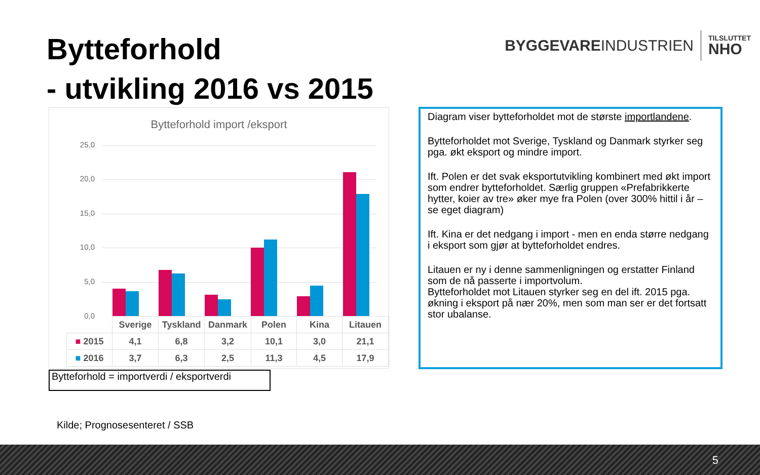Bytteforhold
- utvikling 2016 vs 2015
BYGGEVAREINDUSTRIEN TILSLUTTET
NHO
Bytteforhold import /eksport
25,0
20,0
15,0
10,0
5,0
0,0
| | Sverige | Tyskland | Danmark | Polen | Kina | Litauen |
| --- | --- | --- | --- | --- | --- | --- |
| ■ 2015 | 4,1 | 6,8 | 3,2 | 10,1 | 3,0 | 21,1 |
| ■ 2016 | 3,7 | 6,3 | 2,5 | 11,3 | 4,5 | 17,9 |
Bytteforhold = importverdi / eksportverdi
Diagram viser bytteforholdet mot de største importlandene.
Bytteforholdet mot Sverige, Tyskland og Danmark styrker seg pga. økt eksport og mindre import.
Ift. Polen er det svak eksportutvikling kombinert med økt import som endrer bytteforholdet. Særlig gruppen «Prefabrikkerte hytter, koier av tre» øker mye fra Polen (over 300% hittil i år – se eget diagram)
Ift. Kina er det nedgang i import - men en enda større nedgang i eksport som gjør at bytteforholdet endres.
Litauen er ny i denne sammenligningen og erstatter Finland som de nå passerte i importvolum.
Bytteforholdet mot Litauen styrker seg en del ift. 2015 pga. økning i eksport på nær 20%, men som man ser er det fortsatt stor ubalanse.
Kilde; Prognosesenteret / SSB
5